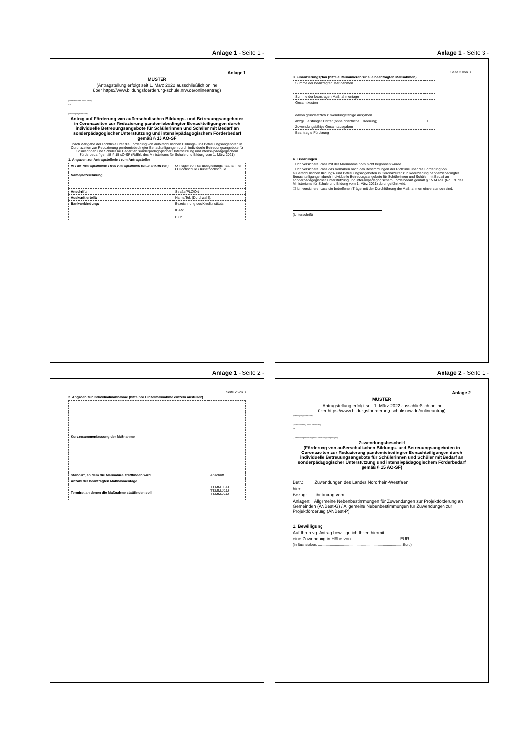Anlage 1 - Seite 1 -
Anlage 1
MUSTER
(Antragstellung erfolgt seit 1. März 2022 ausschließlich online
über https://www.bildungsfoerderung-schule.nrw.de/onlineantrag)
.................................................... ....................................................
(Aktenzeichen) (Ort/Datum)
An
....................................................
(Bewilligungsbehörde)
Antrag auf Förderung von außerschulischen Bildungs- und Betreuungsangeboten in Coronazeiten zur Reduzierung pandemiebedingter Benachteiligungen durch individuelle Betreuungsangebote für Schülerinnen und Schüler mit Bedarf an sonderpädagogischer Unterstützung und intensivpädagogischem Förderbedarf gemäß § 15 AO-SF
nach Maßgabe der Richtlinie über die Förderung von außerschulischen Bildungs- und Betreuungsangeboten in Coronazeiten zur Reduzierung pandemiebedingter Benachteiligungen durch individuelle Betreuungsangebote für Schülerinnen und Schüler mit Bedarf an sonderpädagogischer Unterstützung und intensivpädagogischem Förderbedarf gemäß § 15 AO-SF (RdErl. des Ministeriums für Schule und Bildung vom 1. März 2021)
1. Angaben zur Antragstellerin / zum Antragsteller
| Art der Antragstellerin / des Antragstellers (bitte ankreuzen) | O Träger von Schulbegleitungsmaßnahmen O Hochschule / Kunsthochschule |
| Name/Bezeichnung | |
| Anschrift: | Straße/PLZ/Ort |
| Auskunft erteilt: | Name/Tel. (Durchwahl): |
| Bankverbindung: | Bezeichnung des Kreditinstituts: IBAN: BIC: |
Anlage 1 - Seite 3 -
Seite 3 von 3
3. Finanzierungsplan (bitte aufsummieren für alle beantragten Maßnahmen)
| Summe der beantragten Maßnahmen | |
| Summe der beantragen Maßnahmentage | |
| Gesamtkosten | |
| davon grundsätzlich zuwendungsfähige Ausgaben | |
| abzgl. Leistungen Dritter (ohne öffentliche Forderung) | ./. |
| Zuwendungsfähige Gesamtausgaben | = |
| Beantragte Förderung | |
4. Erklärungen
☐ Ich versichere, dass mit der Maßnahme noch nicht begonnen wurde.
☐ Ich versichere, dass das Vorhaben nach den Bestimmungen der Richtlinie über die Förderung von außerschulischen Bildungs- und Betreuungsangeboten in Coronazeiten zur Reduzierung pandemiebedingter Benachteiligungen durch individuelle Betreuungsangebote für Schülerinnen und Schüler mit Bedarf an sonderpädagogischer Unterstützung und intensivpädagogischem Förderbedarf gemäß § 15 AO-SF (Rd.Erl. des Ministeriums für Schule und Bildung vom 1. März 2021) durchgeführt wird.
☐ Ich versichere, dass die betroffenen Träger mit der Durchführung der Maßnahmen einverstanden sind.
(Unterschrift)
Anlage 1 - Seite 2 -
Seite 2 von 3
2. Angaben zur Individualmaßnahme (bitte pro Einzelmaßnahme einzeln ausfüllen)
| Kurzzusammenfassung der Maßnahme | |
| Standort, an dem die Maßnahme stattfinden wird | Anschrift |
| Anzahl der beantragten Maßnahmentage | |
| Termine, an denen die Maßnahme stattfinden soll | TT.MM.JJJJ TT.MM.JJJJ TT.MM.JJJJ … |
Anlage 2 - Seite 1 -
Anlage 2
MUSTER
(Antragstellung erfolgt seit 1. März 2022 ausschließlich online
über https://www.bildungsfoerderung-schule.nrw.de/onlineantrag)
(Bewilligungsbehörde)
.................................................... ....................................................
(Aktenzeichen) (Ort/Datum/Tel.)
An
....................................................
(Zuwendungsempfängerin/Zuwendungsempfänger)
Zuwendungsbescheid
(Förderung von außerschulischen Bildungs- und Betreuungsangeboten in Coronazeiten zur Reduzierung pandemiebedingter Benachteiligungen durch individuelle Betreuungsangebote für Schülerinnen und Schüler mit Bedarf an sonderpädagogischer Unterstützung und intensivpädagogischem Förderbedarf gemäß § 15 AO-SF)
Betr.: Zuwendungen des Landes Nordrhein-Westfalen
hier:
Bezug: Ihr Antrag vom ......................................
Anlagen: Allgemeine Nebenbestimmungen für Zuwendungen zur Projektförderung an Gemeinden (ANBest-G) / Allgemeine Nebenbestimmungen für Zuwendungen zur Projektförderung (ANBest-P)
1. Bewilligung
Auf Ihren vg. Antrag bewillige ich Ihnen hiermit
eine Zuwendung in Höhe von ...................................... EUR.
(in Buchstaben: ........................................................................................ Euro)